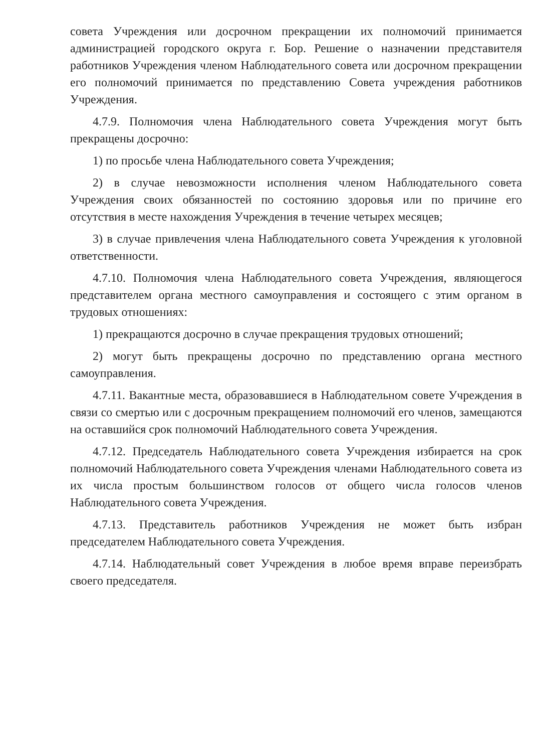совета Учреждения или досрочном прекращении их полномочий принимается администрацией городского округа г. Бор. Решение о назначении представителя работников Учреждения членом Наблюдательного совета или досрочном прекращении его полномочий принимается по представлению Совета учреждения работников Учреждения.
4.7.9. Полномочия члена Наблюдательного совета Учреждения могут быть прекращены досрочно:
1) по просьбе члена Наблюдательного совета Учреждения;
2) в случае невозможности исполнения членом Наблюдательного совета Учреждения своих обязанностей по состоянию здоровья или по причине его отсутствия в месте нахождения Учреждения в течение четырех месяцев;
3) в случае привлечения члена Наблюдательного совета Учреждения к уголовной ответственности.
4.7.10. Полномочия члена Наблюдательного совета Учреждения, являющегося представителем органа местного самоуправления и состоящего с этим органом в трудовых отношениях:
1) прекращаются досрочно в случае прекращения трудовых отношений;
2) могут быть прекращены досрочно по представлению органа местного самоуправления.
4.7.11. Вакантные места, образовавшиеся в Наблюдательном совете Учреждения в связи со смертью или с досрочным прекращением полномочий его членов, замещаются на оставшийся срок полномочий Наблюдательного совета Учреждения.
4.7.12. Председатель Наблюдательного совета Учреждения избирается на срок полномочий Наблюдательного совета Учреждения членами Наблюдательного совета из их числа простым большинством голосов от общего числа голосов членов Наблюдательного совета Учреждения.
4.7.13. Представитель работников Учреждения не может быть избран председателем Наблюдательного совета Учреждения.
4.7.14. Наблюдательный совет Учреждения в любое время вправе переизбрать своего председателя.